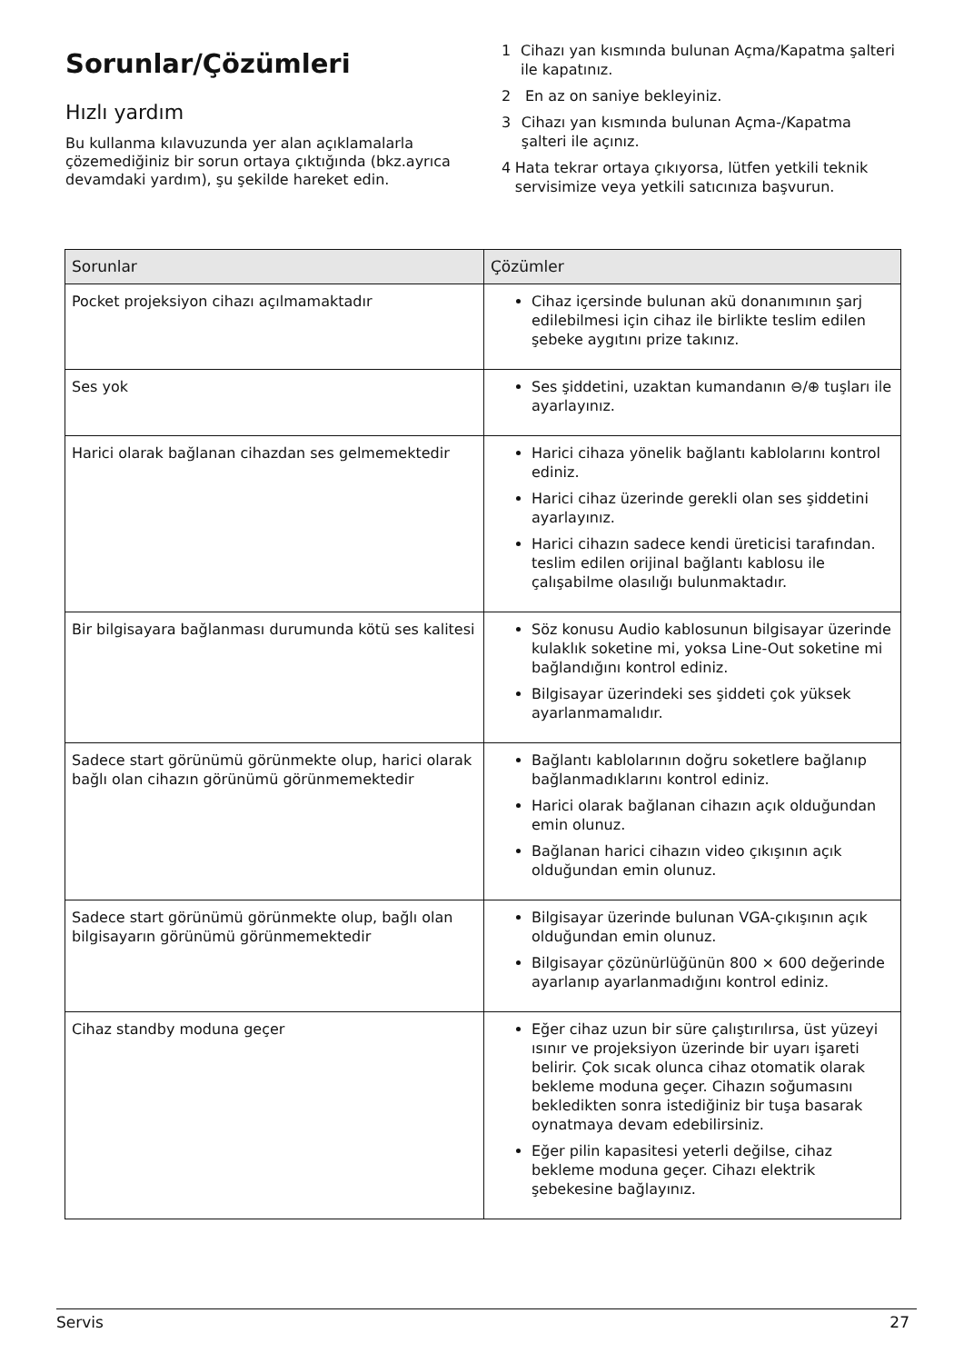Sorunlar/Çözümleri
Hızlı yardım
Bu kullanma kılavuzunda yer alan açıklamalarla çözemediğiniz bir sorun ortaya çıktığında (bkz.ayrıca devamdaki yardım), şu şekilde hareket edin.
1 Cihazı yan kısmında bulunan Açma/Kapatma şalteri ile kapatınız.
2 En az on saniye bekleyiniz.
3 Cihazı yan kısmında bulunan Açma-/Kapatma şalteri ile açınız.
4 Hata tekrar ortaya çıkıyorsa, lütfen yetkili teknik servisimize veya yetkili satıcınıza başvurun.
| Sorunlar | Çözümler |
| --- | --- |
| Pocket projeksiyon cihazı açılmamaktadır | Cihaz içersinde bulunan akü donanımının şarj edilebilmesi için cihaz ile birlikte teslim edilen şebeke aygıtını prize takınız. |
| Ses yok | Ses şiddetini, uzaktan kumandanın ⊖/⊕ tuşları ile ayarlayınız. |
| Harici olarak bağlanan cihazdan ses gelmemektedir | Harici cihaza yönelik bağlantı kablolarını kontrol ediniz. Harici cihaz üzerinde gerekli olan ses şiddetini ayarlayınız. Harici cihazın sadece kendi üreticisi tarafından. teslim edilen orijinal bağlantı kablosu ile çalışabilme olasılığı bulunmaktadır. |
| Bir bilgisayara bağlanması durumunda kötü ses kalitesi | Söz konusu Audio kablosunun bilgisayar üzerinde kulaklık soketine mi, yoksa Line-Out soketine mi bağlandığını kontrol ediniz. Bilgisayar üzerindeki ses şiddeti çok yüksek ayarlanmamalıdır. |
| Sadece start görünümü görünmekte olup, harici olarak bağlı olan cihazın görünümü görünmemektedir | Bağlantı kablolarının doğru soketlere bağlanıp bağlanmadıklarını kontrol ediniz. Harici olarak bağlanan cihazın açık olduğundan emin olunuz. Bağlanan harici cihazın video çıkışının açık olduğundan emin olunuz. |
| Sadece start görünümü görünmekte olup, bağlı olan bilgisayarın görünümü görünmemektedir | Bilgisayar üzerinde bulunan VGA-çıkışının açık olduğundan emin olunuz. Bilgisayar çözünürlüğünün 800 × 600 değerinde ayarlanıp ayarlanmadığını kontrol ediniz. |
| Cihaz standby moduna geçer | Eğer cihaz uzun bir süre çalıştırılırsa, üst yüzeyi ısınır ve projeksiyon üzerinde bir uyarı işareti belirir. Çok sıcak olunca cihaz otomatik olarak bekleme moduna geçer. Cihazın soğumasını bekledikten sonra istediğiniz bir tuşa basarak oynatmaya devam edebilirsiniz. Eğer pilin kapasitesi yeterli değilse, cihaz bekleme moduna geçer. Cihazı elektrik şebekesine bağlayınız. |
Servis 27